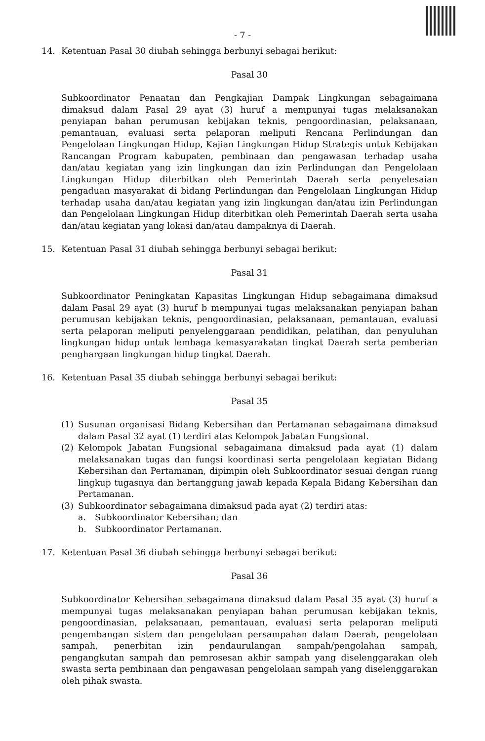- 7 -
14. Ketentuan Pasal 30 diubah sehingga berbunyi sebagai berikut:
Pasal 30
Subkoordinator Penaatan dan Pengkajian Dampak Lingkungan sebagaimana dimaksud dalam Pasal 29 ayat (3) huruf a mempunyai tugas melaksanakan penyiapan bahan perumusan kebijakan teknis, pengoordinasian, pelaksanaan, pemantauan, evaluasi serta pelaporan meliputi Rencana Perlindungan dan Pengelolaan Lingkungan Hidup, Kajian Lingkungan Hidup Strategis untuk Kebijakan Rancangan Program kabupaten, pembinaan dan pengawasan terhadap usaha dan/atau kegiatan yang izin lingkungan dan izin Perlindungan dan Pengelolaan Lingkungan Hidup diterbitkan oleh Pemerintah Daerah serta penyelesaian pengaduan masyarakat di bidang Perlindungan dan Pengelolaan Lingkungan Hidup terhadap usaha dan/atau kegiatan yang izin lingkungan dan/atau izin Perlindungan dan Pengelolaan Lingkungan Hidup diterbitkan oleh Pemerintah Daerah serta usaha dan/atau kegiatan yang lokasi dan/atau dampaknya di Daerah.
15. Ketentuan Pasal 31 diubah sehingga berbunyi sebagai berikut:
Pasal 31
Subkoordinator Peningkatan Kapasitas Lingkungan Hidup sebagaimana dimaksud dalam Pasal 29 ayat (3) huruf b mempunyai tugas melaksanakan penyiapan bahan perumusan kebijakan teknis, pengoordinasian, pelaksanaan, pemantauan, evaluasi serta pelaporan meliputi penyelenggaraan pendidikan, pelatihan, dan penyuluhan lingkungan hidup untuk lembaga kemasyarakatan tingkat Daerah serta pemberian penghargaan lingkungan hidup tingkat Daerah.
16. Ketentuan Pasal 35 diubah sehingga berbunyi sebagai berikut:
Pasal 35
(1) Susunan organisasi Bidang Kebersihan dan Pertamanan sebagaimana dimaksud dalam Pasal 32 ayat (1) terdiri atas Kelompok Jabatan Fungsional.
(2) Kelompok Jabatan Fungsional sebagaimana dimaksud pada ayat (1) dalam melaksanakan tugas dan fungsi koordinasi serta pengelolaan kegiatan Bidang Kebersihan dan Pertamanan, dipimpin oleh Subkoordinator sesuai dengan ruang lingkup tugasnya dan bertanggung jawab kepada Kepala Bidang Kebersihan dan Pertamanan.
(3) Subkoordinator sebagaimana dimaksud pada ayat (2) terdiri atas:
a. Subkoordinator Kebersihan; dan
b. Subkoordinator Pertamanan.
17. Ketentuan Pasal 36 diubah sehingga berbunyi sebagai berikut:
Pasal 36
Subkoordinator Kebersihan sebagaimana dimaksud dalam Pasal 35 ayat (3) huruf a mempunyai tugas melaksanakan penyiapan bahan perumusan kebijakan teknis, pengoordinasian, pelaksanaan, pemantauan, evaluasi serta pelaporan meliputi pengembangan sistem dan pengelolaan persampahan dalam Daerah, pengelolaan sampah, penerbitan izin pendaurulangan sampah/pengolahan sampah, pengangkutan sampah dan pemrosesan akhir sampah yang diselenggarakan oleh swasta serta pembinaan dan pengawasan pengelolaan sampah yang diselenggarakan oleh pihak swasta.